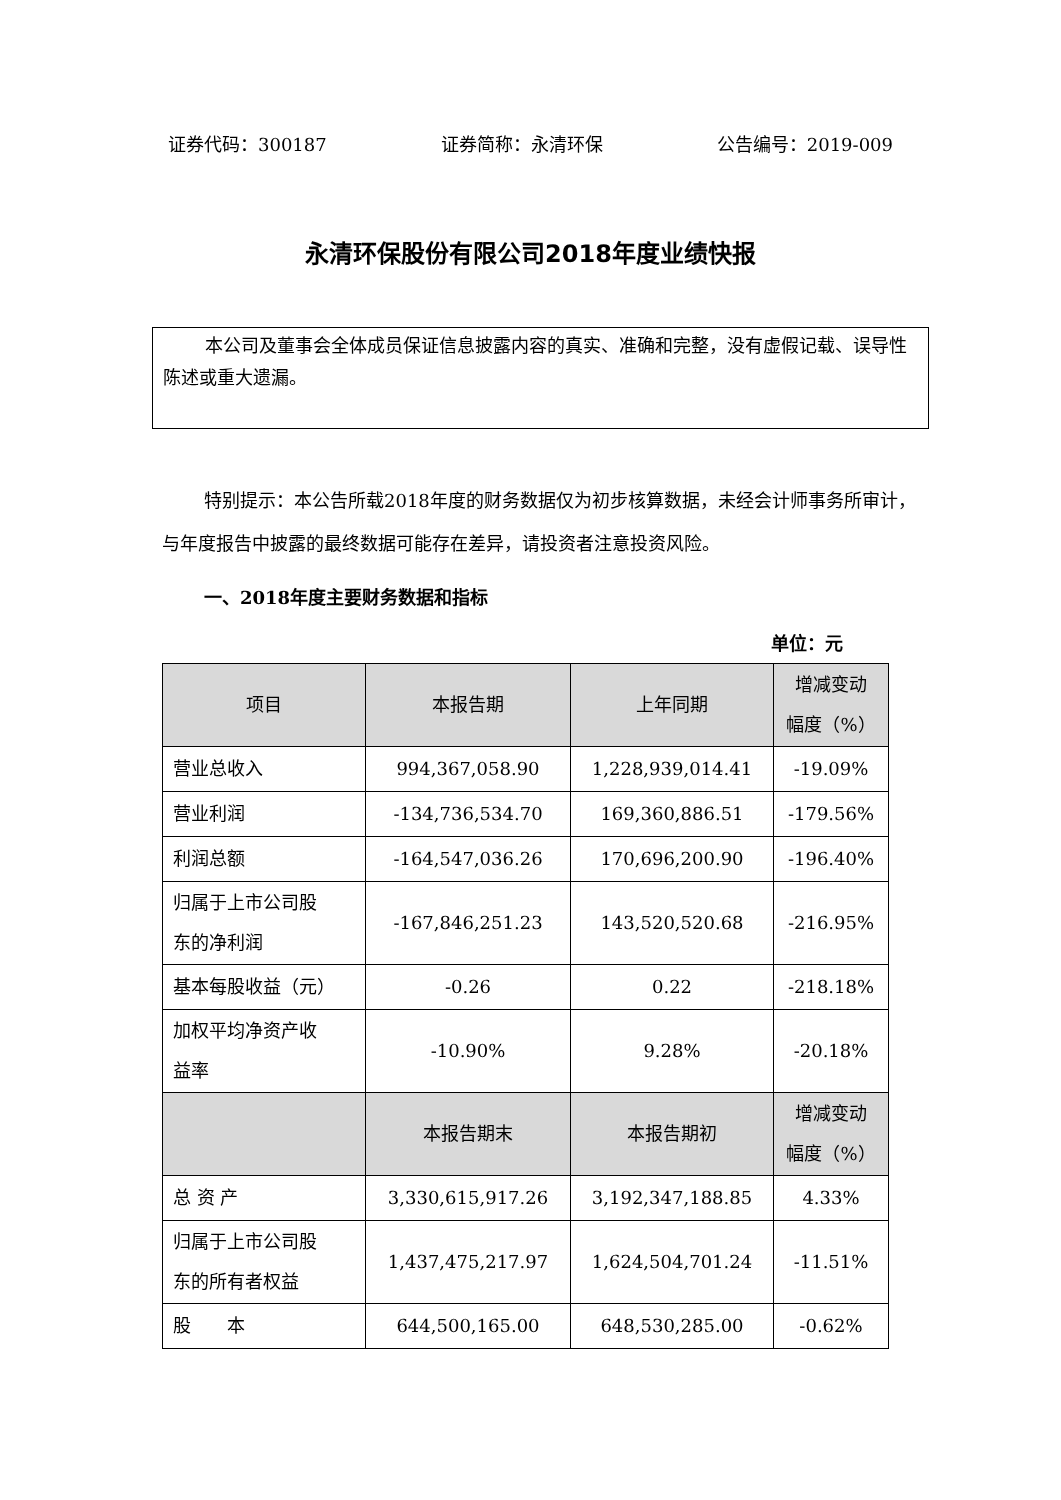证券代码：300187 证券简称：永清环保 公告编号：2019-009
永清环保股份有限公司2018年度业绩快报
本公司及董事会全体成员保证信息披露内容的真实、准确和完整，没有虚假记载、误导性陈述或重大遗漏。
特别提示：本公告所载2018年度的财务数据仅为初步核算数据，未经会计师事务所审计，与年度报告中披露的最终数据可能存在差异，请投资者注意投资风险。
一、2018年度主要财务数据和指标
单位：元
| 项目 | 本报告期 | 上年同期 | 增减变动 幅度（%） |
| --- | --- | --- | --- |
| 营业总收入 | 994,367,058.90 | 1,228,939,014.41 | -19.09% |
| 营业利润 | -134,736,534.70 | 169,360,886.51 | -179.56% |
| 利润总额 | -164,547,036.26 | 170,696,200.90 | -196.40% |
| 归属于上市公司股 东的净利润 | -167,846,251.23 | 143,520,520.68 | -216.95% |
| 基本每股收益（元） | -0.26 | 0.22 | -218.18% |
| 加权平均净资产收 益率 | -10.90% | 9.28% | -20.18% |
| | 本报告期末 | 本报告期初 | 增减变动 幅度（%） |
| 总 资 产 | 3,330,615,917.26 | 3,192,347,188.85 | 4.33% |
| 归属于上市公司股 东的所有者权益 | 1,437,475,217.97 | 1,624,504,701.24 | -11.51% |
| 股 本 | 644,500,165.00 | 648,530,285.00 | -0.62% |